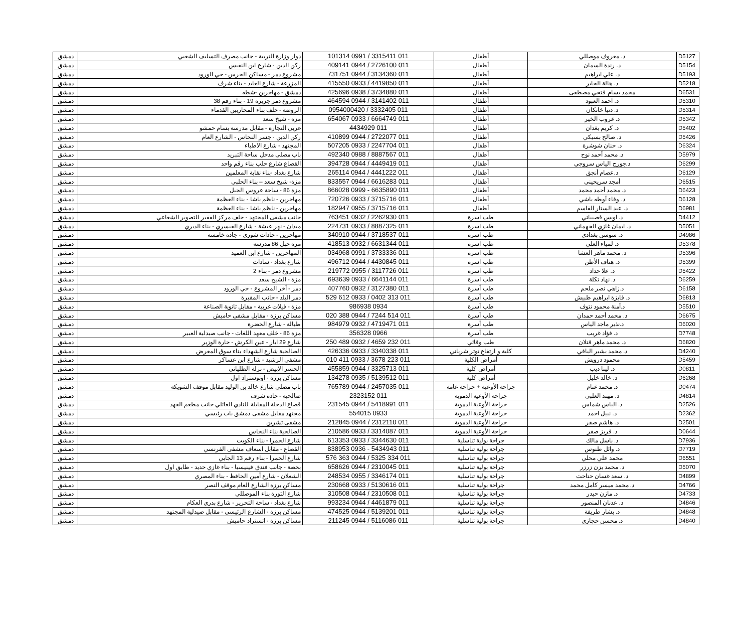| D5127 | د. معروف موصللي | أطفال | 011 3315411 / 0991 101314 | دوار وزارة التربية - جانب مصرف التسليف الشعبي | دمشق |
| D5154 | د. رندة السمان | أطفال | 011 2726100 / 0944 409141 | ركن الدين - شارع ابن النفيس | دمشق |
| D5193 | د. علي ابراهيم | أطفال | 011 3134360 / 0944 731751 | مشروع دمر - مساكن الحرس - حي الورود | دمشق |
| D5218 | د. هالة الخاير | أطفال | 011 4419850 / 0933 415550 | المزرعة - شارع العابد - بناء شرف | دمشق |
| D6531 | محمد بسام فتحي مصطفى | أطفال | 011 3734880 / 0938 425696 | دمشق - مهاجرين -شطه | دمشق |
| D5310 | د. احمد العبود | أطفال | 011 3141402 / 0944 464594 | مشروع دمر جزيرة 19 - بناء رقم 38 | دمشق |
| D5314 | د. دنيا خانكان | أطفال | 011 3332405 / 0954000420 | الروضة - خلف بناء المحاربين القدماء | دمشق |
| D5342 | د. غروب الخير | أطفال | 011 6664749 / 0933 654067 | مزة - شيخ سعد | دمشق |
| D5402 | د. كريم بغدان | أطفال | 011 4434929 | غربي التجارة - مقابل مدرسة بسام حمشو | دمشق |
| D5426 | د. صالح بسيكي | أطفال | 011 2722077 / 0944 410899 | ركن الدين - جسر النحاس - الشارع العام | دمشق |
| D6324 | د. حنان شوشرة | أطفال | 011 2247704 / 0933 507205 | المجتهد - شارع الاطباء | دمشق |
| D5979 | د. محمد أحمد نوح | أطفال | 011 8887567 / 0988 492340 | باب مصلى مدخل ساحة التبريد | دمشق |
| D6299 | د.جورج الياس سروجي | أطفال | 011 4449419 / 0944 394728 | القصاع شارع حلب بناء رقم واحد | دمشق |
| D6129 | د.عصام أنجق | أطفال | 011 4441222 / 0944 265114 | شارع بغداد -بناء نقابة المعلمين | دمشق |
| D6515 | أمجد سريحيني | أطفال | 011 6616283 / 0944 833557 | مزة- شيخ سعد – بناء الحلبي | دمشق |
| D6423 | د. محمد أحمد محمد | أطفال | 011 6635890 - 0999 866028 | مزة 86 - ساحة عروس الجبل | دمشق |
| D6128 | د. وفاء أوطه باشي | أطفال | 011 3715716 / 0933 720726 | مهاجرين - ناظم باشا - بناء العظمة | دمشق |
| D6981 | د. عبد الستار القاسم | أطفال | 011 3715716 / 0955 182947 | مهاجرين - ناظم باشا - بناء العظمة | دمشق |
| D4412 | د. اويس قصيباتي | طب اسرة | 011 2262930 / 0932 763451 | جانب مشفى المجتهد - خلف مركز الفقير للتصوير الشعاعي | دمشق |
| D5051 | د. ايمان غازي الجهماني | طب اسرة | 011 8887325 / 0933 224731 | ميدان - نهر عيشة - شارع القيسري - بناء الديري | دمشق |
| D4986 | د. سوسن بغدادي | طب اسرة | 011 3718537 / 0944 340910 | مهاجرين - جادات شورى - جادة خامسة | دمشق |
| D5378 | د. لمياء العلي | طب اسرة | 011 6631344 / 0932 418513 | مزة جبل 86 مدرسة | دمشق |
| D5396 | د. محمد ماهر العشا | طب اسرة | 011 3733336 / 0991 034968 | المهاجرين - شارع ابن العميد | دمشق |
| D5399 | د. هتاف الأظن | طب اسرة | 011 4430845 / 0944 496712 | شارع بغداد - سادات | دمشق |
| D5422 | د. علا حداد | طب اسرة | 011 3117726 / 0955 219772 | مشروع دمر - بناء 2 | دمشق |
| D6259 | د. نهاد تكلة | طب اسرة | 011 6641144 / 0933 693639 | مزة - الشيخ سعد | دمشق |
| D6158 | د.زاهي نصر ملحم | طب أسرة | 011 3127380 / 0932 407760 | دمر - أخر المشروع - حي الورود | دمشق |
| D6813 | د. فايزة ابراهيم طبيش | طب أسرة | 011 313 0402 / 0933 612 529 | دمر البلد - جانب المقبرة | دمشق |
| D5510 | د.أمنة محمود نتوف | طب أسرة | 0934 986938 | مزة - فيلات غربية - مقابل ثانوية الصناعة | دمشق |
| D6675 | د. محمد أحمد حمدان | طب أسرة | 011 514 7244 / 0944 388 020 | مساكن برزة - مقابل مشفى حاميش | دمشق |
| D6020 | د.نذير ماجد الياس | طب أسرة | 011 4719471 / 0932 984979 | طبالة - شارع الخضرة | دمشق |
| D7748 | د. فؤاد غريب | طب أسرة | 0966 356328 | مزة 86 - خلف معهد اللغات - جانب صيدلية العبير | دمشق |
| D6820 | د. محمد ماهر قتلان | طب وقائي | 011 232 4659 / 0932 489 250 | شارع 29 ايار - عين الكرش - حارة الوزير | دمشق |
| D4240 | د. محمد بشير اليافي | كلية و ارتفاع توتر شرياني | 011 3340338 / 0933 426336 | الصالحية شارع الشهداء بناء سوق المعرض | دمشق |
| D5459 | محمود درويش | أمراض الكلية | 011 223 3678 / 0933 411 010 | مشفى الرشيد - شارع ابن عساكر | دمشق |
| D0811 | د. لينا ديب | أمراض كلية | 011 3325713 / 0944 455859 | الجسر الابيض - نزلة الطلياني | دمشق |
| D6268 | د. خالد خليل | أمراض كلية | 011 5139512 / 0935 134278 | مساكن برزة - اوتوستراد اول | دمشق |
| D0474 | د. محمد غنام | جراحة الأوعية + جراحة عامة | 011 2457035 / 0944 765789 | باب مصلى شارع خالد بن الوليد مقابل موقف الشويكة | دمشق |
| D4814 | د. مهند العلبي | جراحة الأوعية الدموية | 011 2323152 | صالحية - جادة شرف | دمشق |
| D2526 | د. الياس شماس | جراحة الأوعية الدموية | 011 5418991 / 0944 231545 | قصاع الدخلة المقابلة للنادي العائلي جانب مطعم الفهد | دمشق |
| D2362 | د. نبيل احمد | جراحة الأوعية الدموية | 0933 554015 | مجتهد مقابل مشفى دمشق باب رئيسي | دمشق |
| D2501 | د. هاشم صقر | جراحة الأوعية الدموية | 011 2312110 / 0944 212845 | مشفى تشرين | دمشق |
| D0644 | د. فريز صقر | جراحة الأوعية الدموية | 011 3314087 / 0933 210586 | الصالحية بناء النحاس | دمشق |
| D7936 | د. باسل مالك | جراحة بولية تناسلية | 011 3344630 / 0933 613353 | شارع الحمرا - بناء الكويت | دمشق |
| D7719 | د. وائل طنوس | جراحة بولية تناسلية | 011 5434943 - 0936 838953 | القصاع - مقابل اسعاف مشفى الفرنسي | دمشق |
| D6551 | محمد علي محلي | جراحة بولية تناسلية | 011 334 5325 / 0944 363 576 | شارع الحمرا - بناء رقم 13 الجابي | دمشق |
| D5070 | د. محمد يزن زرزر | جراحة بولية تناسلية | 011 2310045 / 0944 658626 | بحصة - جانب فندق فينيسيا - بناء غازي حديد - طابق اول | دمشق |
| D4899 | د. سعد غسان حتاحت | جراحة بولية تناسلية | 011 3346174 / 0955 248534 | الشعلان - شارع أمين الحافظ - بناء المصري | دمشق |
| D4766 | د. محمد ميسر كامل محمد | جراحة بولية تناسلية | 011 5130616 / 0933 230668 | مساكن برزة الشارع العام موقف النصر | دمشق |
| D4733 | د. مازن حيدر | جراحة بولية تناسلية | 011 2310508 / 0944 310508 | شارع الثورة بناء الموصللي | دمشق |
| D4846 | د. عدنان المنصور | جراحة بولية تناسلية | 011 4461879 / 0944 993234 | شارع بغداد - ساحة التحرير - شارع بدري العكام | دمشق |
| D4848 | د. بشار ظريفة | جراحة بولية تناسلية | 011 5139201 / 0944 474525 | مساكن برزة - الشارع الرئيسي - مقابل صيدلية المجتهد | دمشق |
| D4840 | د. محسن حجازي | جراحة بولية تناسلية | 011 5116086 / 0944 211245 | مساكن برزة - اتستراد حاميش | دمشق |